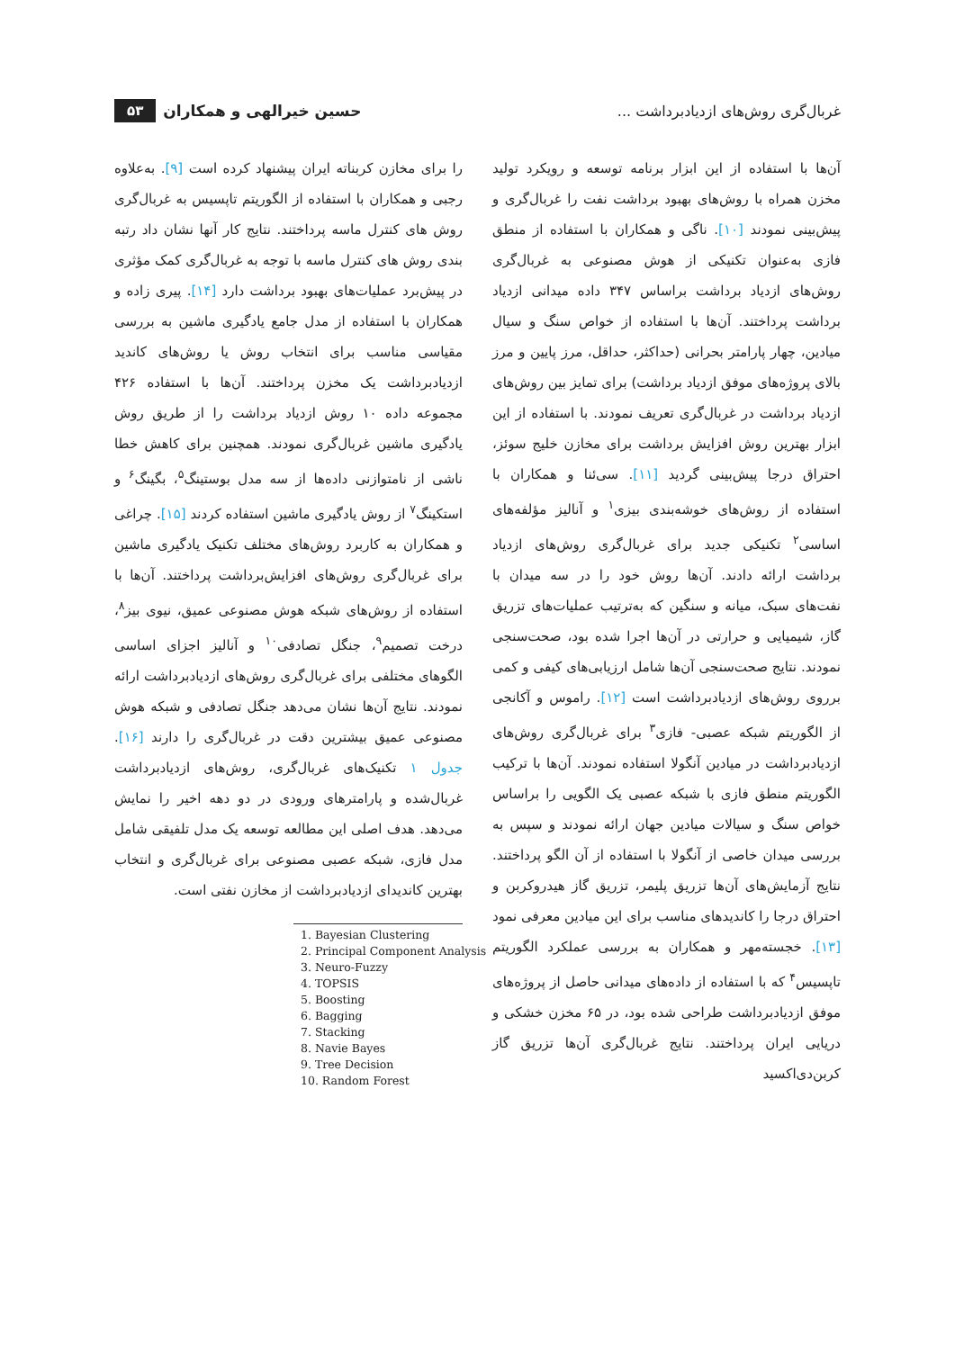غربال‌گری روش‌های ازدیادبرداشت ...
حسین خیرالهی و همکاران ۵۳
آن‌ها با استفاده از این ابزار برنامه توسعه و رویکرد تولید مخزن همراه با روش‌های بهبود برداشت نفت را غربال‌گری و پیش‌بینی نمودند [۱۰]. ناگی و همکاران با استفاده از منطق فازی به‌عنوان تکنیکی از هوش مصنوعی به غربال‌گری روش‌های ازدیاد برداشت براساس ۳۴۷ داده میدانی ازدیاد برداشت پرداختند. آن‌ها با استفاده از خواص سنگ و سیال میادین، چهار پارامتر بحرانی (حداکثر، حداقل، مرز پایین و مرز بالای پروژه‌های موفق ازدیاد برداشت) برای تمایز بین روش‌های ازدیاد برداشت در غربال‌گری تعریف نمودند. با استفاده از این ابزار بهترین روش افزایش برداشت برای مخازن خلیج سوئز، احتراق درجا پیش‌بینی گردید [۱۱]. سی‌ئنا و همکاران با استفاده از روش‌های خوشه‌بندی بیزی<sup>۱</sup> و آنالیز مؤلفه‌های اساسی<sup>۲</sup> تکنیکی جدید برای غربال‌گری روش‌های ازدیاد برداشت ارائه دادند. آن‌ها روش خود را در سه میدان با نفت‌های سبک، میانه و سنگین که به‌ترتیب عملیات‌های تزریق گاز، شیمیایی و حرارتی در آن‌ها اجرا شده بود، صحت‌سنجی نمودند. نتایج صحت‌سنجی آن‌ها شامل ارزیابی‌های کیفی و کمی برروی روش‌های ازدیادبرداشت است [۱۲]. راموس و آکانجی از الگوریتم شبکه عصبی- فازی<sup>۳</sup> برای غربال‌گری روش‌های ازدیادبرداشت در میادین آنگولا استفاده نمودند. آن‌ها با ترکیب الگوریتم منطق فازی با شبکه عصبی یک الگویی را براساس خواص سنگ و سیالات میادین جهان ارائه نمودند و سپس به بررسی میدان خاصی از آنگولا با استفاده از آن الگو پرداختند. نتایج آزمایش‌های آن‌ها تزریق پلیمر، تزریق گاز هیدروکربن و احتراق درجا را کاندیدهای مناسب برای این میادین معرفی نمود [۱۳]. خجسته‌مهر و همکاران به بررسی عملکرد الگوریتم تاپسیس<sup>۴</sup> که با استفاده از داده‌های میدانی حاصل از پروژه‌های موفق ازدیادبرداشت طراحی شده بود، در ۶۵ مخزن خشکی و دریایی ایران پرداختند. نتایج غربال‌گری آن‌ها تزریق گاز کربن‌دی‌اکسید
را برای مخازن کربناته ایران پیشنهاد کرده است [۹]. به‌علاوه رجبی و همکاران با استفاده از الگوریتم تاپسیس به غربال‌گری روش های کنترل ماسه پرداختند. نتایج کار آنها نشان داد رتبه بندی روش های کنترل ماسه با توجه به غربال‌گری کمک مؤثری در پیش‌برد عملیات‌های بهبود برداشت دارد [۱۴]. پیری زاده و همکاران با استفاده از مدل جامع یادگیری ماشین به بررسی مقیاسی مناسب برای انتخاب روش یا روش‌های کاندید ازدیادبرداشت یک مخزن پرداختند. آن‌ها با استفاده ۴۲۶ مجموعه داده ۱۰ روش ازدیاد برداشت را از طریق روش یادگیری ماشین غربال‌گری نمودند. همچنین برای کاهش خطا ناشی از نامتوازنی داده‌ها از سه مدل بوستینگ<sup>۵</sup>، بگینگ<sup>۶</sup> و استکینگ<sup>۷</sup> از روش یادگیری ماشین استفاده کردند [۱۵]. چراغی و همکاران به کاربرد روش‌های مختلف تکنیک یادگیری ماشین برای غربال‌گری روش‌های افزایش‌برداشت پرداختند. آن‌ها با استفاده از روش‌های شبکه هوش مصنوعی عمیق، نیوی بیز<sup>۸</sup>، درخت تصمیم<sup>۹</sup>، جنگل تصادفی<sup>۱۰</sup> و آنالیز اجزای اساسی الگوهای مختلفی برای غربال‌گری روش‌های ازدیادبرداشت ارائه نمودند. نتایج آن‌ها نشان می‌دهد جنگل تصادفی و شبکه هوش مصنوعی عمیق بیشترین دقت در غربال‌گری را دارند [۱۶]. جدول ۱ تکنیک‌های غربال‌گری، روش‌های ازدیادبرداشت غربال‌شده و پارامترهای ورودی در دو دهه اخیر را نمایش می‌دهد. هدف اصلی این مطالعه توسعه یک مدل تلفیقی شامل مدل فازی، شبکه عصبی مصنوعی برای غربال‌گری و انتخاب بهترین کاندیدای ازدیادبرداشت از مخازن نفتی است.
1. Bayesian Clustering
2. Principal Component Analysis
3. Neuro-Fuzzy
4. TOPSIS
5. Boosting
6. Bagging
7. Stacking
8. Navie Bayes
9. Tree Decision
10. Random Forest